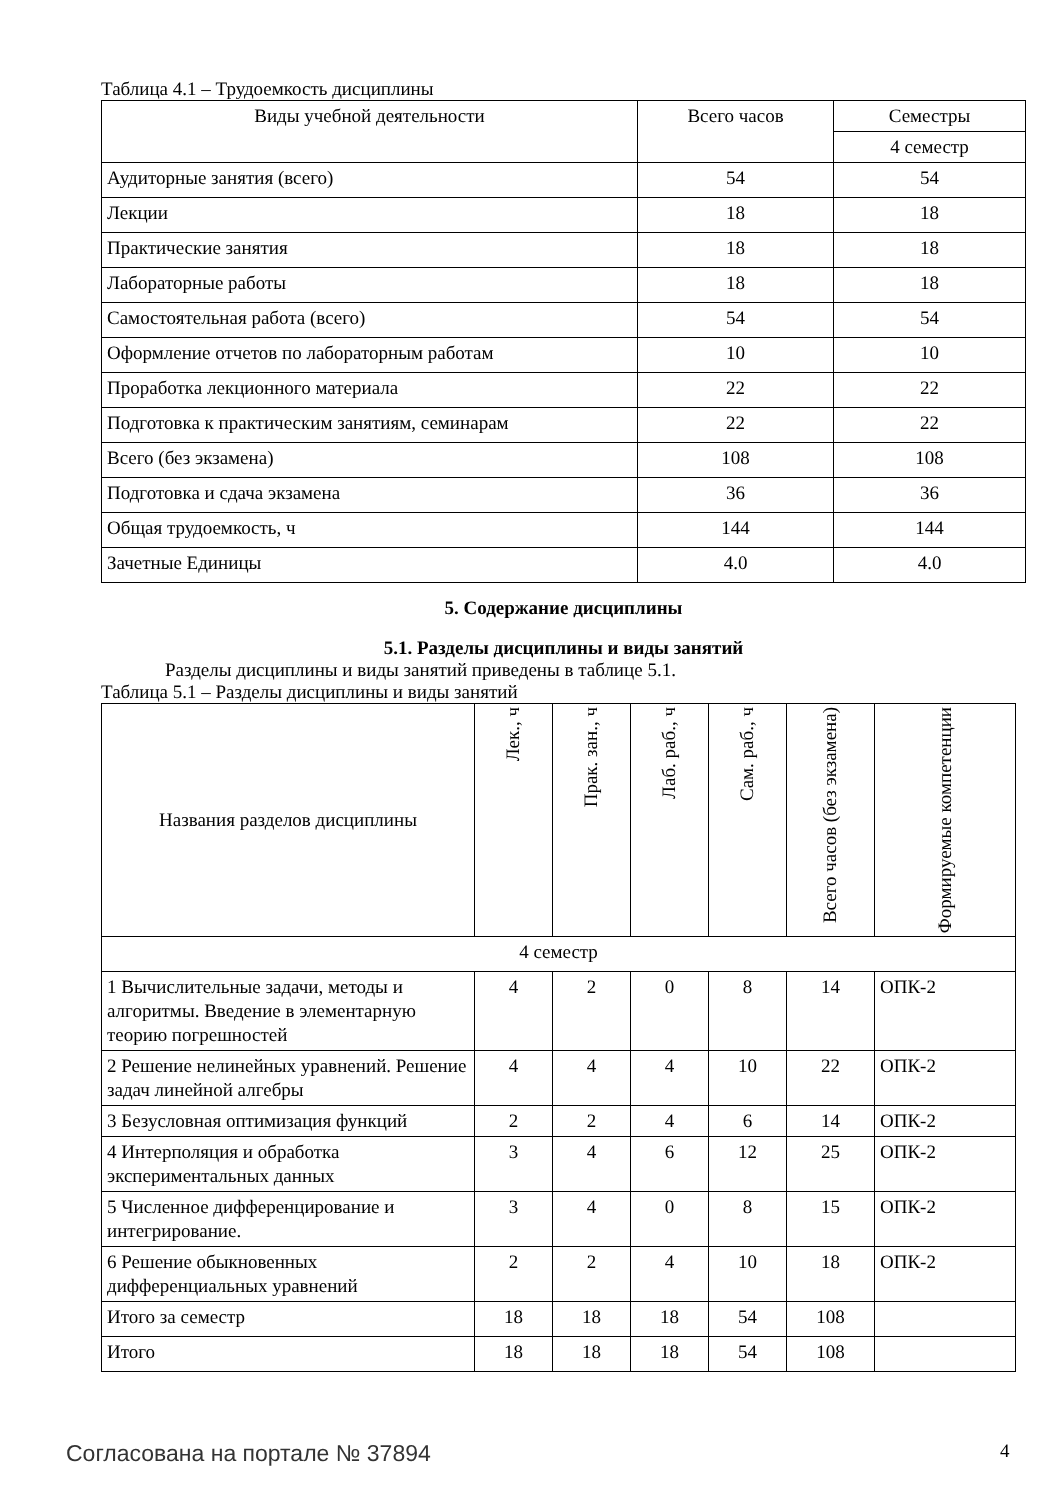Таблица 4.1 – Трудоемкость дисциплины
| Виды учебной деятельности | Всего часов | Семестры |
| --- | --- | --- |
| | | 4 семестр |
| Аудиторные занятия (всего) | 54 | 54 |
| Лекции | 18 | 18 |
| Практические занятия | 18 | 18 |
| Лабораторные работы | 18 | 18 |
| Самостоятельная работа (всего) | 54 | 54 |
| Оформление отчетов по лабораторным работам | 10 | 10 |
| Проработка лекционного материала | 22 | 22 |
| Подготовка к практическим занятиям, семинарам | 22 | 22 |
| Всего (без экзамена) | 108 | 108 |
| Подготовка и сдача экзамена | 36 | 36 |
| Общая трудоемкость, ч | 144 | 144 |
| Зачетные Единицы | 4.0 | 4.0 |
5. Содержание дисциплины
5.1. Разделы дисциплины и виды занятий
Разделы дисциплины и виды занятий приведены в таблице 5.1.
Таблица 5.1 – Разделы дисциплины и виды занятий
| Названия разделов дисциплины | Лек., ч | Прак. зан., ч | Лаб. раб., ч | Сам. раб., ч | Всего часов (без экзамена) | Формируемые компетенции |
| --- | --- | --- | --- | --- | --- | --- |
| 4 семестр | | | | | | |
| 1 Вычислительные задачи, методы и алгоритмы. Введение в элементарную теорию погрешностей | 4 | 2 | 0 | 8 | 14 | ОПК-2 |
| 2 Решение нелинейных уравнений. Решение задач линейной алгебры | 4 | 4 | 4 | 10 | 22 | ОПК-2 |
| 3 Безусловная оптимизация функций | 2 | 2 | 4 | 6 | 14 | ОПК-2 |
| 4 Интерполяция и обработка экспериментальных данных | 3 | 4 | 6 | 12 | 25 | ОПК-2 |
| 5 Численное дифференцирование и интегрирование. | 3 | 4 | 0 | 8 | 15 | ОПК-2 |
| 6 Решение обыкновенных дифференциальных уравнений | 2 | 2 | 4 | 10 | 18 | ОПК-2 |
| Итого за семестр | 18 | 18 | 18 | 54 | 108 | |
| Итого | 18 | 18 | 18 | 54 | 108 | |
Согласована на портале № 37894 4